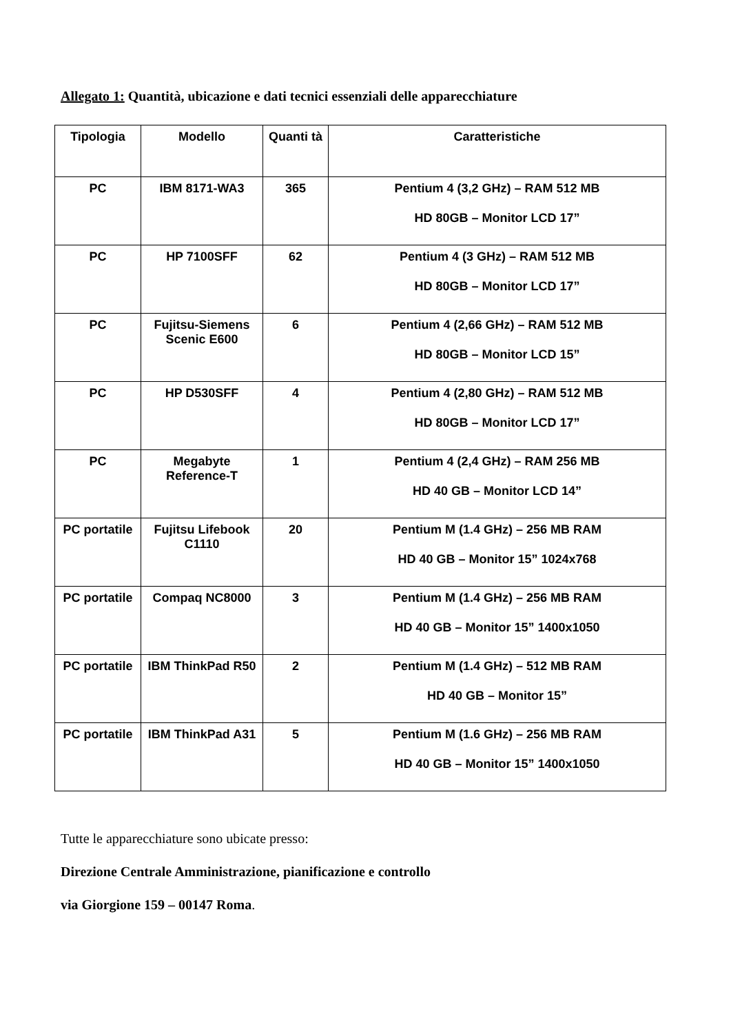Allegato 1: Quantità, ubicazione e dati tecnici essenziali delle apparecchiature
| Tipologia | Modello | Quanti tà | Caratteristiche |
| --- | --- | --- | --- |
| PC | IBM 8171-WA3 | 365 | Pentium 4 (3,2 GHz) – RAM 512 MB HD 80GB – Monitor LCD 17” |
| PC | HP 7100SFF | 62 | Pentium 4 (3 GHz) – RAM 512 MB HD 80GB – Monitor LCD 17” |
| PC | Fujitsu-Siemens Scenic E600 | 6 | Pentium 4 (2,66 GHz) – RAM 512 MB HD 80GB – Monitor LCD 15” |
| PC | HP D530SFF | 4 | Pentium 4 (2,80 GHz) – RAM 512 MB HD 80GB – Monitor LCD 17” |
| PC | Megabyte Reference-T | 1 | Pentium 4 (2,4 GHz) – RAM 256 MB HD 40 GB – Monitor LCD 14” |
| PC portatile | Fujitsu Lifebook C1110 | 20 | Pentium M (1.4 GHz) – 256 MB RAM HD 40 GB – Monitor 15” 1024x768 |
| PC portatile | Compaq NC8000 | 3 | Pentium M (1.4 GHz) – 256 MB RAM HD 40 GB – Monitor 15” 1400x1050 |
| PC portatile | IBM ThinkPad R50 | 2 | Pentium M (1.4 GHz) – 512 MB RAM HD 40 GB – Monitor 15” |
| PC portatile | IBM ThinkPad A31 | 5 | Pentium M (1.6 GHz) – 256 MB RAM HD 40 GB – Monitor 15” 1400x1050 |
Tutte le apparecchiature sono ubicate presso:
Direzione Centrale Amministrazione, pianificazione e controllo
via Giorgione 159 – 00147 Roma.